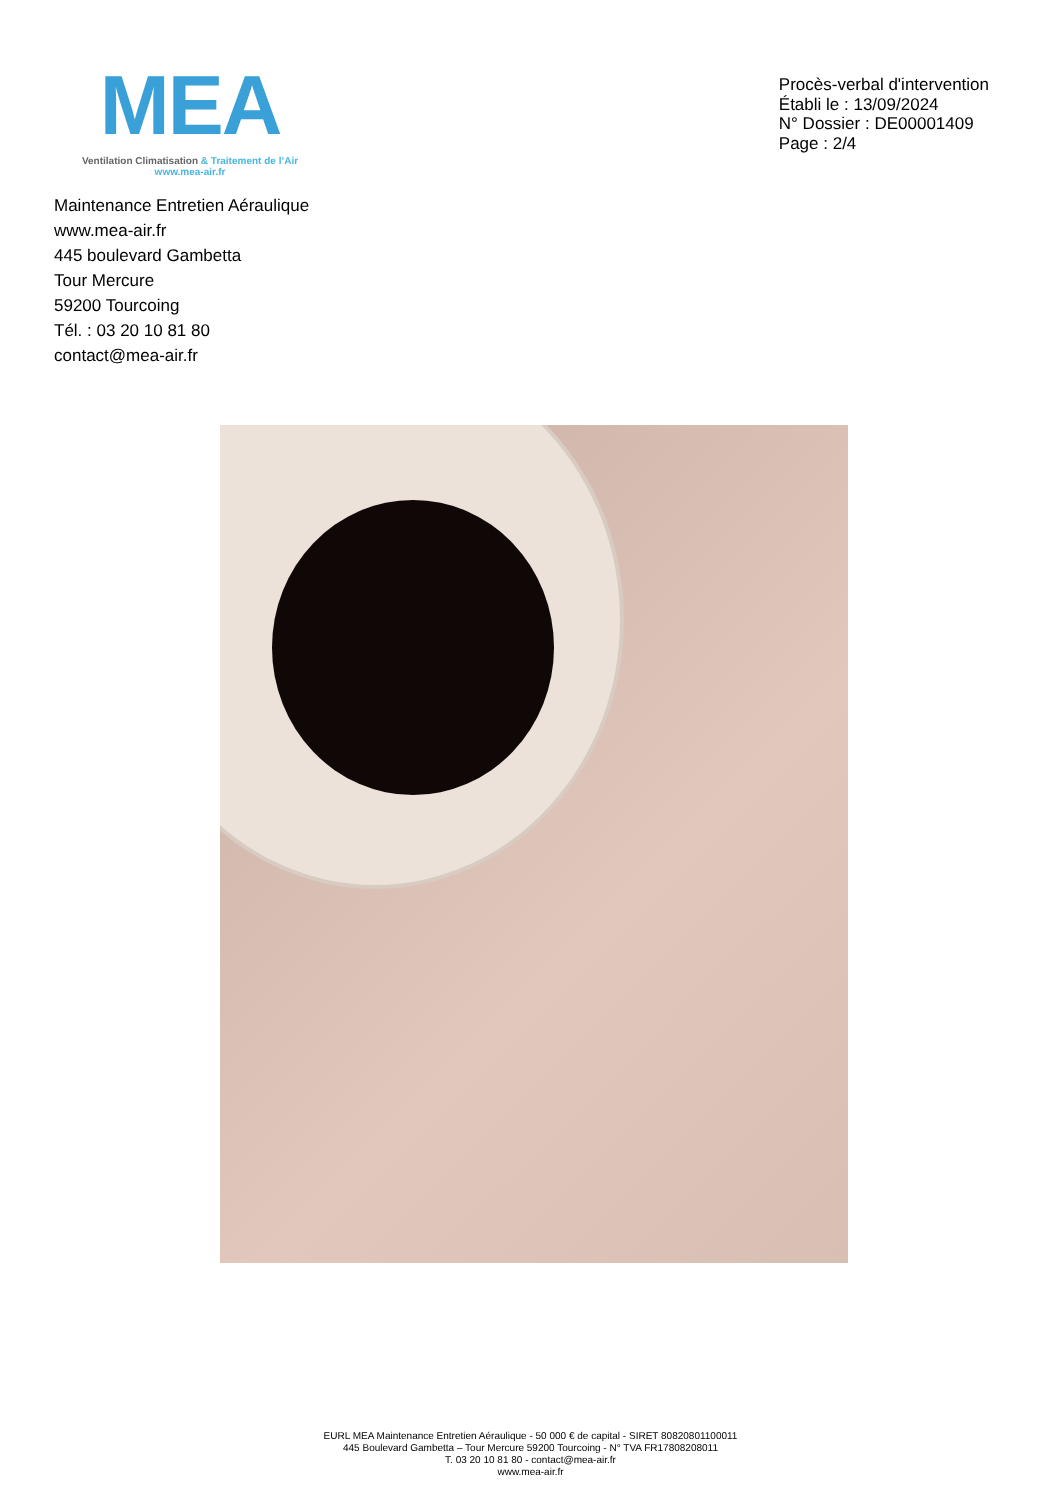MEA
Ventilation Climatisation & Traitement de l’Air
www.mea-air.fr
Procès-verbal d'intervention
Établi le : 13/09/2024
N° Dossier : DE00001409
Page : 2/4
Maintenance Entretien Aéraulique
www.mea-air.fr
445 boulevard Gambetta
Tour Mercure
59200 Tourcoing
Tél. : 03 20 10 81 80
contact@mea-air.fr
EURL MEA Maintenance Entretien Aéraulique - 50 000 € de capital - SIRET 80820801100011
445 Boulevard Gambetta – Tour Mercure 59200 Tourcoing - N° TVA FR17808208011
T. 03 20 10 81 80 - contact@mea-air.fr
www.mea-air.fr